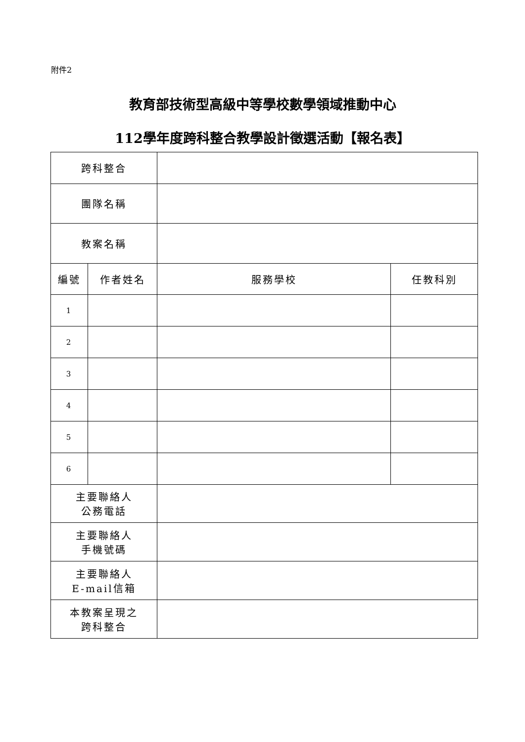附件2
教育部技術型高級中等學校數學領域推動中心
112學年度跨科整合教學設計徵選活動【報名表】
| 跨科整合 | | | |
| 團隊名稱 | | | |
| 教案名稱 | | | |
| 編號 | 作者姓名 | 服務學校 | 任教科別 |
| 1 | | | |
| 2 | | | |
| 3 | | | |
| 4 | | | |
| 5 | | | |
| 6 | | | |
| 主要聯絡人 公務電話 | | | |
| 主要聯絡人 手機號碼 | | | |
| 主要聯絡人 E-mail信箱 | | | |
| 本教案呈現之 跨科整合 | | | |